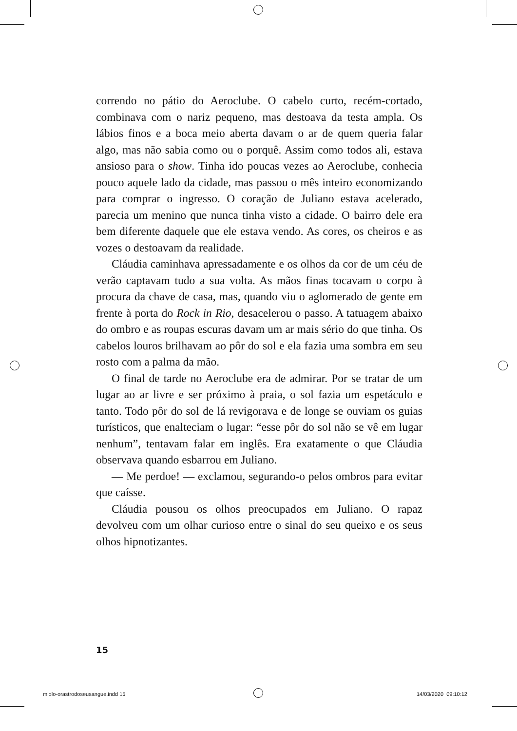correndo no pátio do Aeroclube. O cabelo curto, recém-cortado, combinava com o nariz pequeno, mas destoava da testa ampla. Os lábios finos e a boca meio aberta davam o ar de quem queria falar algo, mas não sabia como ou o porquê. Assim como todos ali, estava ansioso para o show. Tinha ido poucas vezes ao Aeroclube, conhecia pouco aquele lado da cidade, mas passou o mês inteiro economizando para comprar o ingresso. O coração de Juliano estava acelerado, parecia um menino que nunca tinha visto a cidade. O bairro dele era bem diferente daquele que ele estava vendo. As cores, os cheiros e as vozes o destoavam da realidade.
Cláudia caminhava apressadamente e os olhos da cor de um céu de verão captavam tudo a sua volta. As mãos finas tocavam o corpo à procura da chave de casa, mas, quando viu o aglomerado de gente em frente à porta do Rock in Rio, desacelerou o passo. A tatuagem abaixo do ombro e as roupas escuras davam um ar mais sério do que tinha. Os cabelos louros brilhavam ao pôr do sol e ela fazia uma sombra em seu rosto com a palma da mão.
O final de tarde no Aeroclube era de admirar. Por se tratar de um lugar ao ar livre e ser próximo à praia, o sol fazia um espetáculo e tanto. Todo pôr do sol de lá revigorava e de longe se ouviam os guias turísticos, que enalteciam o lugar: “esse pôr do sol não se vê em lugar nenhum”, tentavam falar em inglês. Era exatamente o que Cláudia observava quando esbarrou em Juliano.
— Me perdoe! — exclamou, segurando-o pelos ombros para evitar que caísse.
Cláudia pousou os olhos preocupados em Juliano. O rapaz devolveu com um olhar curioso entre o sinal do seu queixo e os seus olhos hipnotizantes.
15
miolo-orastrodoseusangue.indd 15
14/03/2020 09:10:12